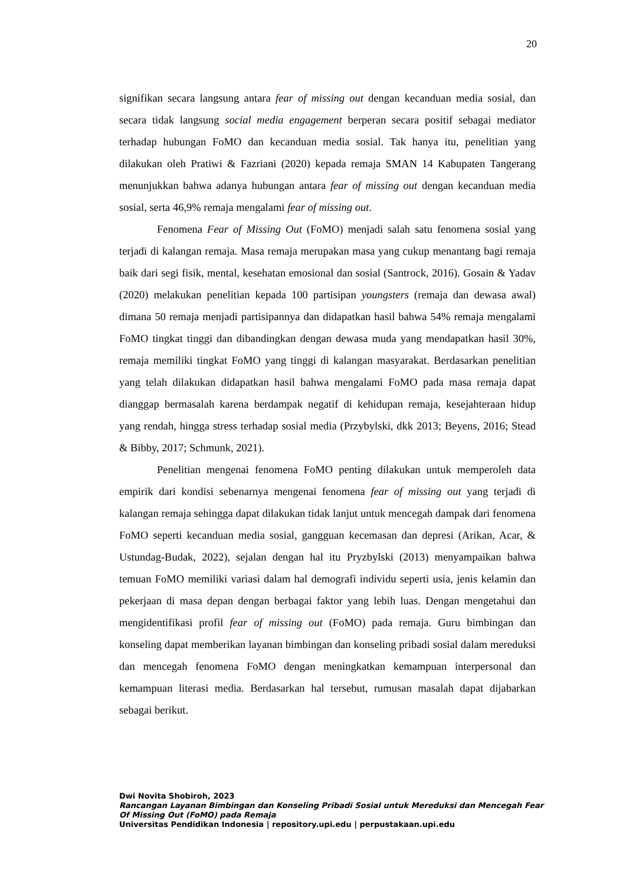20
signifikan secara langsung antara fear of missing out dengan kecanduan media sosial, dan secara tidak langsung social media engagement berperan secara positif sebagai mediator terhadap hubungan FoMO dan kecanduan media sosial. Tak hanya itu, penelitian yang dilakukan oleh Pratiwi & Fazriani (2020) kepada remaja SMAN 14 Kabupaten Tangerang menunjukkan bahwa adanya hubungan antara fear of missing out dengan kecanduan media sosial, serta 46,9% remaja mengalami fear of missing out.
Fenomena Fear of Missing Out (FoMO) menjadi salah satu fenomena sosial yang terjadi di kalangan remaja. Masa remaja merupakan masa yang cukup menantang bagi remaja baik dari segi fisik, mental, kesehatan emosional dan sosial (Santrock, 2016). Gosain & Yadav (2020) melakukan penelitian kepada 100 partisipan youngsters (remaja dan dewasa awal) dimana 50 remaja menjadi partisipannya dan didapatkan hasil bahwa 54% remaja mengalami FoMO tingkat tinggi dan dibandingkan dengan dewasa muda yang mendapatkan hasil 30%, remaja memiliki tingkat FoMO yang tinggi di kalangan masyarakat. Berdasarkan penelitian yang telah dilakukan didapatkan hasil bahwa mengalami FoMO pada masa remaja dapat dianggap bermasalah karena berdampak negatif di kehidupan remaja, kesejahteraan hidup yang rendah, hingga stress terhadap sosial media (Przybylski, dkk 2013; Beyens, 2016; Stead & Bibby, 2017; Schmunk, 2021).
Penelitian mengenai fenomena FoMO penting dilakukan untuk memperoleh data empirik dari kondisi sebenarnya mengenai fenomena fear of missing out yang terjadi di kalangan remaja sehingga dapat dilakukan tidak lanjut untuk mencegah dampak dari fenomena FoMO seperti kecanduan media sosial, gangguan kecemasan dan depresi (Arikan, Acar, & Ustundag-Budak, 2022), sejalan dengan hal itu Pryzbylski (2013) menyampaikan bahwa temuan FoMO memiliki variasi dalam hal demografi individu seperti usia, jenis kelamin dan pekerjaan di masa depan dengan berbagai faktor yang lebih luas. Dengan mengetahui dan mengidentifikasi profil fear of missing out (FoMO) pada remaja. Guru bimbingan dan konseling dapat memberikan layanan bimbingan dan konseling pribadi sosial dalam mereduksi dan mencegah fenomena FoMO dengan meningkatkan kemampuan interpersonal dan kemampuan literasi media. Berdasarkan hal tersebut, rumusan masalah dapat dijabarkan sebagai berikut.
Dwi Novita Shobiroh, 2023
Rancangan Layanan Bimbingan dan Konseling Pribadi Sosial untuk Mereduksi dan Mencegah Fear Of Missing Out (FoMO) pada Remaja
Universitas Pendidikan Indonesia | repository.upi.edu | perpustakaan.upi.edu